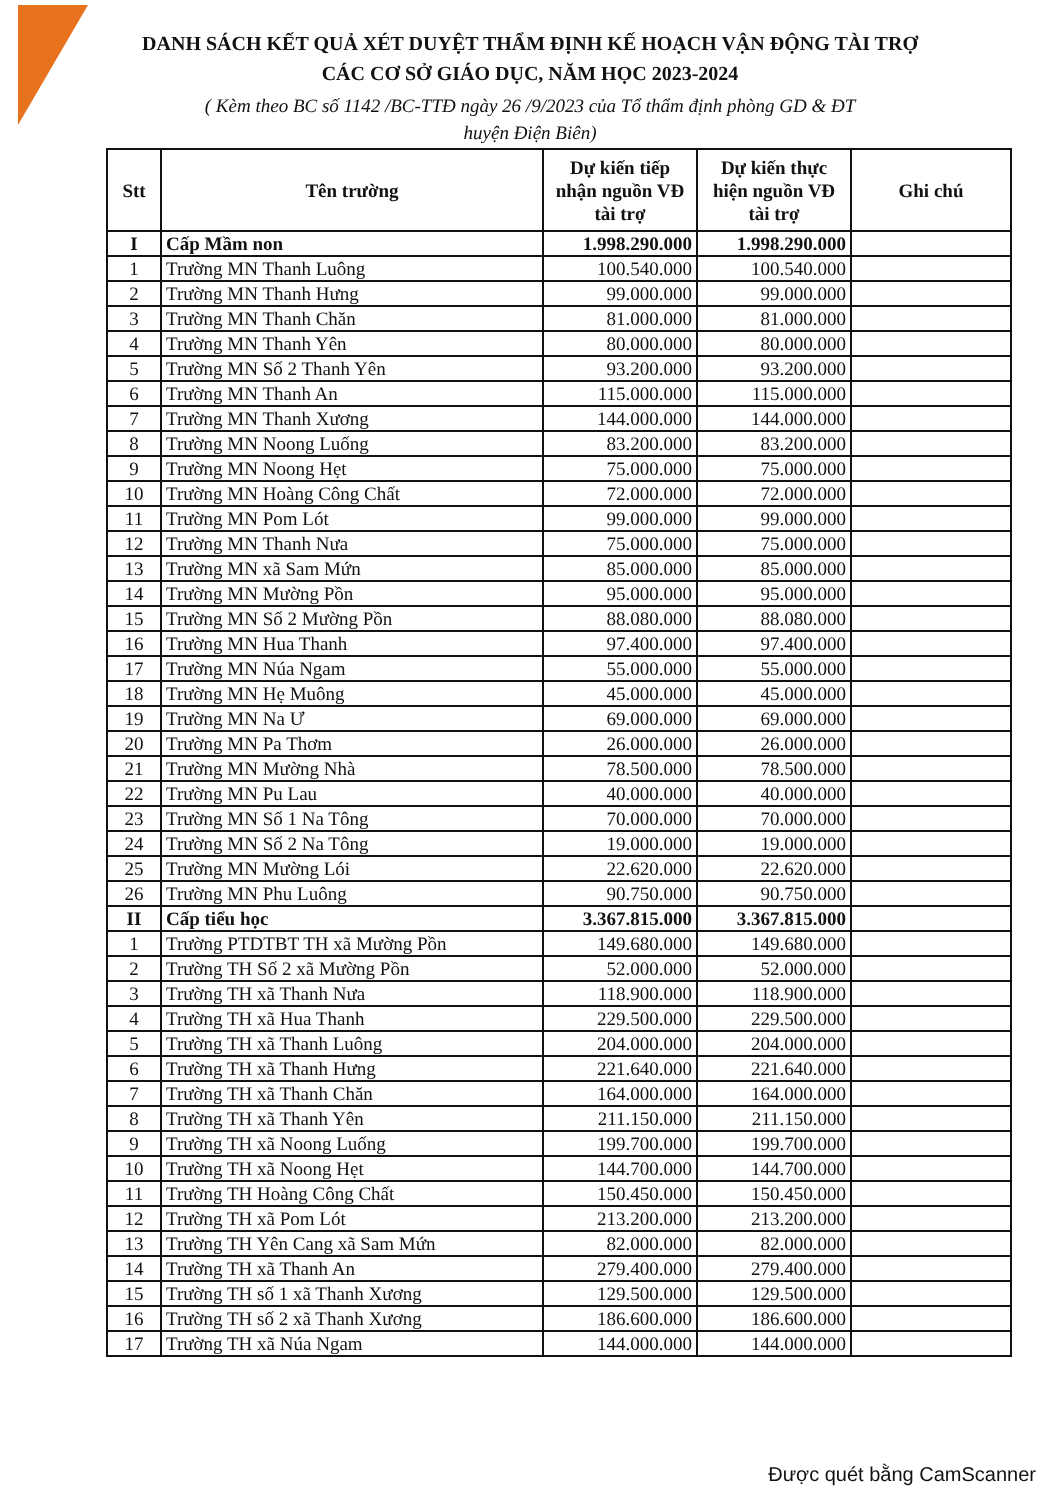DANH SÁCH KẾT QUẢ XÉT DUYỆT THẨM ĐỊNH KẾ HOẠCH VẬN ĐỘNG TÀI TRỢ
CÁC CƠ SỞ GIÁO DỤC, NĂM HỌC 2023-2024
( Kèm theo BC số 1142 /BC-TTĐ ngày 26 /9/2023 của Tổ thẩm định phòng GD & ĐT
huyện Điện Biên)
| Stt | Tên trường | Dự kiến tiếp nhận nguồn VĐ tài trợ | Dự kiến thực hiện nguồn VĐ tài trợ | Ghi chú |
| --- | --- | --- | --- | --- |
| I | Cấp Mầm non | 1.998.290.000 | 1.998.290.000 | |
| 1 | Trường MN Thanh Luông | 100.540.000 | 100.540.000 | |
| 2 | Trường MN Thanh Hưng | 99.000.000 | 99.000.000 | |
| 3 | Trường MN Thanh Chăn | 81.000.000 | 81.000.000 | |
| 4 | Trường MN Thanh Yên | 80.000.000 | 80.000.000 | |
| 5 | Trường MN Số 2 Thanh Yên | 93.200.000 | 93.200.000 | |
| 6 | Trường MN Thanh An | 115.000.000 | 115.000.000 | |
| 7 | Trường MN Thanh Xương | 144.000.000 | 144.000.000 | |
| 8 | Trường MN Noong Luống | 83.200.000 | 83.200.000 | |
| 9 | Trường MN Noong Hẹt | 75.000.000 | 75.000.000 | |
| 10 | Trường MN Hoàng Công Chất | 72.000.000 | 72.000.000 | |
| 11 | Trường MN Pom Lót | 99.000.000 | 99.000.000 | |
| 12 | Trường MN Thanh Nưa | 75.000.000 | 75.000.000 | |
| 13 | Trường MN xã Sam Mứn | 85.000.000 | 85.000.000 | |
| 14 | Trường MN Mường Pồn | 95.000.000 | 95.000.000 | |
| 15 | Trường MN Số 2 Mường Pồn | 88.080.000 | 88.080.000 | |
| 16 | Trường MN Hua Thanh | 97.400.000 | 97.400.000 | |
| 17 | Trường MN Núa Ngam | 55.000.000 | 55.000.000 | |
| 18 | Trường MN Hẹ Muông | 45.000.000 | 45.000.000 | |
| 19 | Trường MN Na Ư | 69.000.000 | 69.000.000 | |
| 20 | Trường MN Pa Thơm | 26.000.000 | 26.000.000 | |
| 21 | Trường MN Mường Nhà | 78.500.000 | 78.500.000 | |
| 22 | Trường MN Pu Lau | 40.000.000 | 40.000.000 | |
| 23 | Trường MN Số 1 Na Tông | 70.000.000 | 70.000.000 | |
| 24 | Trường MN Số 2 Na Tông | 19.000.000 | 19.000.000 | |
| 25 | Trường MN Mường Lói | 22.620.000 | 22.620.000 | |
| 26 | Trường MN Phu Luông | 90.750.000 | 90.750.000 | |
| II | Cấp tiểu học | 3.367.815.000 | 3.367.815.000 | |
| 1 | Trường PTDTBT TH xã Mường Pồn | 149.680.000 | 149.680.000 | |
| 2 | Trường TH Số 2 xã Mường Pồn | 52.000.000 | 52.000.000 | |
| 3 | Trường TH xã Thanh Nưa | 118.900.000 | 118.900.000 | |
| 4 | Trường TH xã Hua Thanh | 229.500.000 | 229.500.000 | |
| 5 | Trường TH xã Thanh Luông | 204.000.000 | 204.000.000 | |
| 6 | Trường TH xã Thanh Hưng | 221.640.000 | 221.640.000 | |
| 7 | Trường TH xã Thanh Chăn | 164.000.000 | 164.000.000 | |
| 8 | Trường TH xã Thanh Yên | 211.150.000 | 211.150.000 | |
| 9 | Trường TH xã Noong Luống | 199.700.000 | 199.700.000 | |
| 10 | Trường TH xã Noong Hẹt | 144.700.000 | 144.700.000 | |
| 11 | Trường TH Hoàng Công Chất | 150.450.000 | 150.450.000 | |
| 12 | Trường TH xã Pom Lót | 213.200.000 | 213.200.000 | |
| 13 | Trường TH Yên Cang xã Sam Mứn | 82.000.000 | 82.000.000 | |
| 14 | Trường TH xã Thanh An | 279.400.000 | 279.400.000 | |
| 15 | Trường TH số 1 xã Thanh Xương | 129.500.000 | 129.500.000 | |
| 16 | Trường TH số 2 xã Thanh Xương | 186.600.000 | 186.600.000 | |
| 17 | Trường TH xã Núa Ngam | 144.000.000 | 144.000.000 | |
Được quét bằng CamScanner